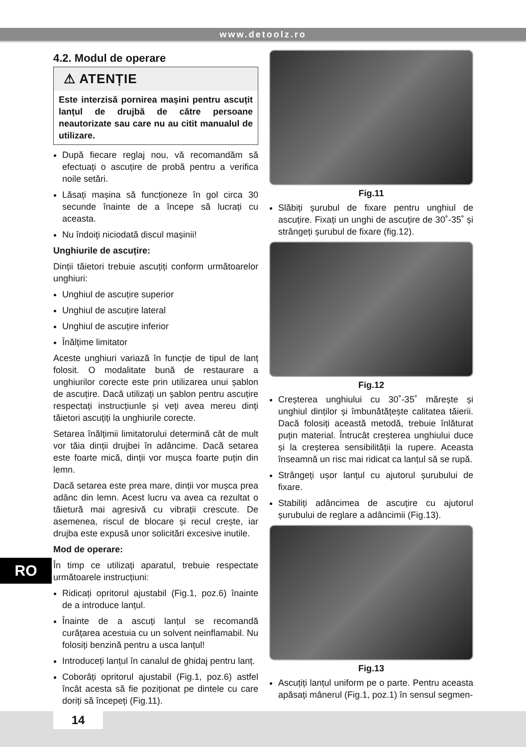www.detoolz.ro
4.2. Modul de operare
⚠ ATENȚIE
Este interzisă pornirea mașini pentru ascuțit lanțul de drujbă de către persoane neautorizate sau care nu au citit manualul de utilizare.
După fiecare reglaj nou, vă recomandăm să efectuați o ascuțire de probă pentru a verifica noile setări.
Lăsați mașina să funcționeze în gol circa 30 secunde înainte de a începe să lucrați cu aceasta.
Nu îndoiţi niciodată discul mașinii!
Unghiurile de ascuțire:
Dinții tăietori trebuie ascuțiți conform următoarelor unghiuri:
Unghiul de ascuțire superior
Unghiul de ascuțire lateral
Unghiul de ascuțire inferior
Înălțime limitator
Aceste unghiuri variază în funcție de tipul de lanț folosit. O modalitate bună de restaurare a unghiurilor corecte este prin utilizarea unui șablon de ascuțire. Dacă utilizați un șablon pentru ascuțire respectați instrucțiunle și veți avea mereu dinți tăietori ascuțiți la unghiurile corecte.
Setarea înălțimii limitatorului determină cât de mult vor tăia dinții drujbei în adâncime. Dacă setarea este foarte mică, dinții vor mușca foarte puțin din lemn.
Dacă setarea este prea mare, dinții vor mușca prea adânc din lemn. Acest lucru va avea ca rezultat o tăietură mai agresivă cu vibrații crescute. De asemenea, riscul de blocare și recul crește, iar drujba este expusă unor solicitări excesive inutile.
Mod de operare:
În timp ce utilizați aparatul, trebuie respectate următoarele instrucțiuni:
Ridicați opritorul ajustabil (Fig.1, poz.6) înainte de a introduce lanțul.
Înainte de a ascuți lanțul se recomandă curățarea acestuia cu un solvent neinflamabil. Nu folosiți benzină pentru a usca lanțul!
Introduceți lanțul în canalul de ghidaj pentru lanț.
Coborâți opritorul ajustabil (Fig.1, poz.6) astfel încât acesta să fie poziționat pe dintele cu care doriți să începeți (Fig.11).
Fig.11
Slăbiți șurubul de fixare pentru unghiul de ascuțire. Fixați un unghi de ascuțire de 30˚-35˚ și strângeți șurubul de fixare (fig.12).
Fig.12
Creșterea unghiului cu 30˚-35˚ mărește și unghiul dinților și îmbunătățește calitatea tăierii. Dacă folosiți această metodă, trebuie înlăturat puțin material. Întrucât creșterea unghiului duce și la creșterea sensibilității la rupere. Aceasta înseamnă un risc mai ridicat ca lanțul să se rupă.
Strângeți ușor lanțul cu ajutorul șurubului de fixare.
Stabiliți adâncimea de ascuțire cu ajutorul șurubului de reglare a adâncimii (Fig.13).
Fig.13
Ascuțiți lanțul uniform pe o parte. Pentru aceasta apăsați mânerul (Fig.1, poz.1) în sensul segmen-
RO
14